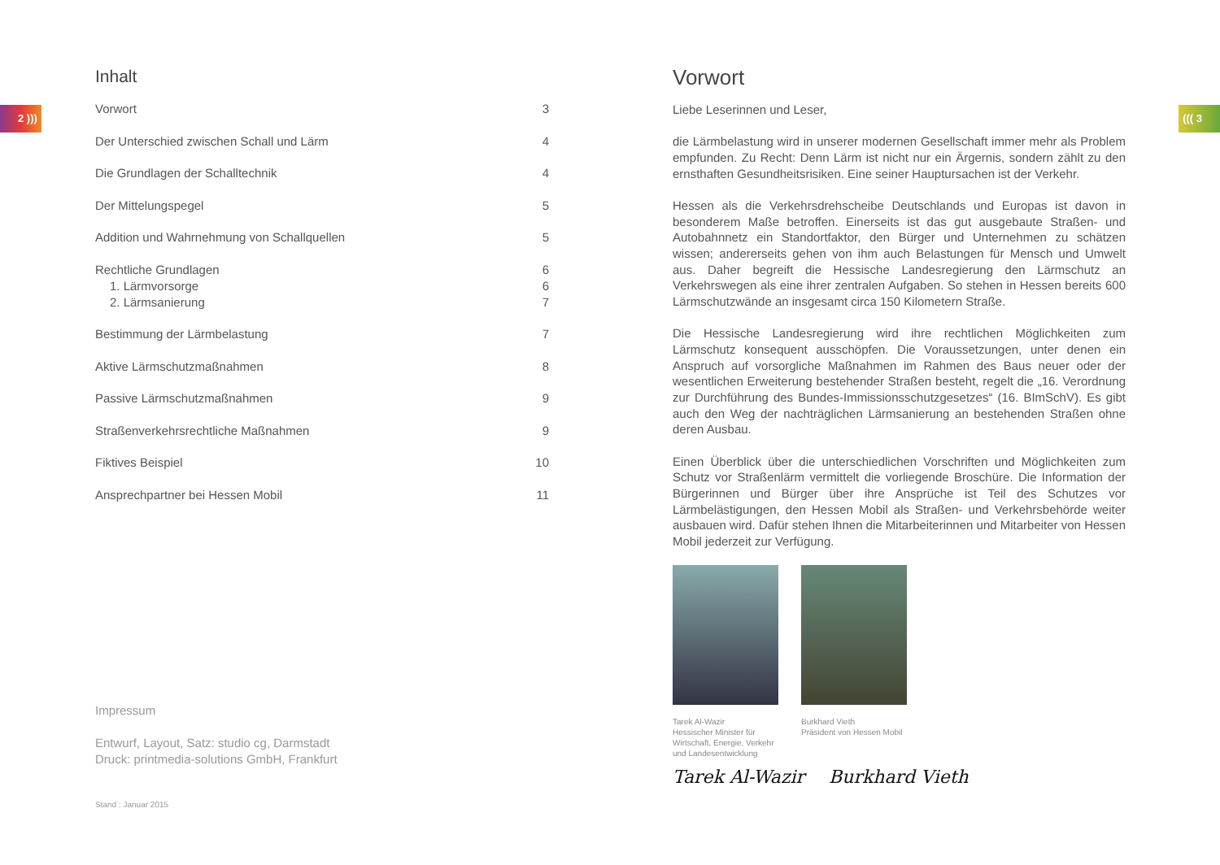2 ))) ((( 3
Inhalt
Vorwort 3
Der Unterschied zwischen Schall und Lärm 4
Die Grundlagen der Schalltechnik 4
Der Mittelungspegel 5
Addition und Wahrnehmung von Schallquellen 5
Rechtliche Grundlagen 6
1. Lärmvorsorge 6
2. Lärmsanierung 7
Bestimmung der Lärmbelastung 7
Aktive Lärmschutzmaßnahmen 8
Passive Lärmschutzmaßnahmen 9
Straßenverkehrsrechtliche Maßnahmen 9
Fiktives Beispiel 10
Ansprechpartner bei Hessen Mobil 11
Impressum
Entwurf, Layout, Satz: studio cg, Darmstadt
Druck: printmedia-solutions GmbH, Frankfurt
Stand : Januar 2015
Vorwort
Liebe Leserinnen und Leser,
die Lärmbelastung wird in unserer modernen Gesellschaft immer mehr als Problem empfunden. Zu Recht: Denn Lärm ist nicht nur ein Ärgernis, sondern zählt zu den ernsthaften Gesundheitsrisiken. Eine seiner Hauptursachen ist der Verkehr.
Hessen als die Verkehrsdrehscheibe Deutschlands und Europas ist davon in besonderem Maße betroffen. Einerseits ist das gut ausgebaute Straßen- und Autobahnnetz ein Standortfaktor, den Bürger und Unternehmen zu schätzen wissen; andererseits gehen von ihm auch Belastungen für Mensch und Umwelt aus. Daher begreift die Hessische Landesregierung den Lärmschutz an Verkehrswegen als eine ihrer zentralen Aufgaben. So stehen in Hessen bereits 600 Lärmschutzwände an insgesamt circa 150 Kilometern Straße.
Die Hessische Landesregierung wird ihre rechtlichen Möglichkeiten zum Lärmschutz konsequent ausschöpfen. Die Voraussetzungen, unter denen ein Anspruch auf vorsorgliche Maßnahmen im Rahmen des Baus neuer oder der wesentlichen Erweiterung bestehender Straßen besteht, regelt die „16. Verordnung zur Durchführung des Bundes-Immissionsschutzgesetzes“ (16. BImSchV). Es gibt auch den Weg der nachträglichen Lärmsanierung an bestehenden Straßen ohne deren Ausbau.
Einen Überblick über die unterschiedlichen Vorschriften und Möglichkeiten zum Schutz vor Straßenlärm vermittelt die vorliegende Broschüre. Die Information der Bürgerinnen und Bürger über ihre Ansprüche ist Teil des Schutzes vor Lärmbelästigungen, den Hessen Mobil als Straßen- und Verkehrsbehörde weiter ausbauen wird. Dafür stehen Ihnen die Mitarbeiterinnen und Mitarbeiter von Hessen Mobil jederzeit zur Verfügung.
Tarek Al-Wazir
Hessischer Minister für Wirtschaft, Energie, Verkehr und Landesentwicklung
Burkhard Vieth
Präsident von Hessen Mobil
Tarek Al-Wazir Burkhard Vieth